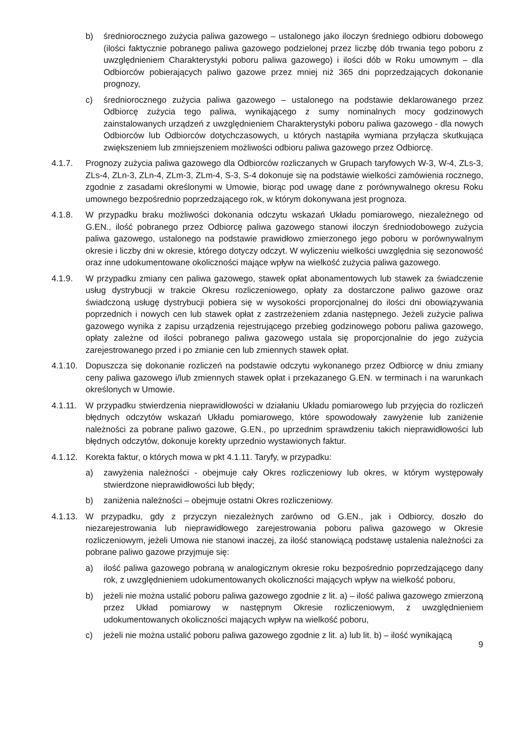b) średniorocznego zużycia paliwa gazowego – ustalonego jako iloczyn średniego odbioru dobowego (ilości faktycznie pobranego paliwa gazowego podzielonej przez liczbę dób trwania tego poboru z uwzględnieniem Charakterystyki poboru paliwa gazowego) i ilości dób w Roku umownym – dla Odbiorców pobierających paliwo gazowe przez mniej niż 365 dni poprzedzających dokonanie prognozy,
c) średniorocznego zużycia paliwa gazowego – ustalonego na podstawie deklarowanego przez Odbiorcę zużycia tego paliwa, wynikającego z sumy nominalnych mocy godzinowych zainstalowanych urządzeń z uwzględnieniem Charakterystyki poboru paliwa gazowego - dla nowych Odbiorców lub Odbiorców dotychczasowych, u których nastąpiła wymiana przyłącza skutkująca zwiększeniem lub zmniejszeniem możliwości odbioru paliwa gazowego przez Odbiorcę.
4.1.7. Prognozy zużycia paliwa gazowego dla Odbiorców rozliczanych w Grupach taryfowych W-3, W-4, ZLs-3, ZLs-4, ZLn-3, ZLn-4, ZLm-3, ZLm-4, S-3, S-4 dokonuje się na podstawie wielkości zamówienia rocznego, zgodnie z zasadami określonymi w Umowie, biorąc pod uwagę dane z porównywalnego okresu Roku umownego bezpośrednio poprzedzającego rok, w którym dokonywana jest prognoza.
4.1.8. W przypadku braku możliwości dokonania odczytu wskazań Układu pomiarowego, niezależnego od G.EN., ilość pobranego przez Odbiorcę paliwa gazowego stanowi iloczyn średniodobowego zużycia paliwa gazowego, ustalonego na podstawie prawidłowo zmierzonego jego poboru w porównywalnym okresie i liczby dni w okresie, którego dotyczy odczyt. W wyliczeniu wielkości uwzględnia się sezonowość oraz inne udokumentowane okoliczności mające wpływ na wielkość zużycia paliwa gazowego.
4.1.9. W przypadku zmiany cen paliwa gazowego, stawek opłat abonamentowych lub stawek za świadczenie usług dystrybucji w trakcie Okresu rozliczeniowego, opłaty za dostarczone paliwo gazowe oraz świadczoną usługę dystrybucji pobiera się w wysokości proporcjonalnej do ilości dni obowiązywania poprzednich i nowych cen lub stawek opłat z zastrzeżeniem zdania następnego. Jeżeli zużycie paliwa gazowego wynika z zapisu urządzenia rejestrującego przebieg godzinowego poboru paliwa gazowego, opłaty zależne od ilości pobranego paliwa gazowego ustala się proporcjonalnie do jego zużycia zarejestrowanego przed i po zmianie cen lub zmiennych stawek opłat.
4.1.10.
Dopuszcza się dokonanie rozliczeń na podstawie odczytu wykonanego przez Odbiorcę w dniu zmiany ceny paliwa gazowego i/lub zmiennych stawek opłat i przekazanego G.EN. w terminach i na warunkach określonych w Umowie.
4.1.11.
W przypadku stwierdzenia nieprawidłowości w działaniu Układu pomiarowego lub przyjęcia do rozliczeń błędnych odczytów wskazań Układu pomiarowego, które spowodowały zawyżenie lub zaniżenie należności za pobrane paliwo gazowe, G.EN., po uprzednim sprawdzeniu takich nieprawidłowości lub błędnych odczytów, dokonuje korekty uprzednio wystawionych faktur.
4.1.12.
Korekta faktur, o których mowa w pkt 4.1.11. Taryfy, w przypadku:
a) zawyżenia należności - obejmuje cały Okres rozliczeniowy lub okres, w którym występowały stwierdzone nieprawidłowości lub błędy;
b) zaniżenia należności – obejmuje ostatni Okres rozliczeniowy.
4.1.13.
W przypadku, gdy z przyczyn niezależnych zarówno od G.EN., jak i Odbiorcy, doszło do niezarejestrowania lub nieprawidłowego zarejestrowania poboru paliwa gazowego w Okresie rozliczeniowym, jeżeli Umowa nie stanowi inaczej, za ilość stanowiącą podstawę ustalenia należności za pobrane paliwo gazowe przyjmuje się:
a) ilość paliwa gazowego pobraną w analogicznym okresie roku bezpośrednio poprzedzającego dany rok, z uwzględnieniem udokumentowanych okoliczności mających wpływ na wielkość poboru,
b) jeżeli nie można ustalić poboru paliwa gazowego zgodnie z lit. a) – ilość paliwa gazowego zmierzoną przez Układ pomiarowy w następnym Okresie rozliczeniowym, z uwzględnieniem udokumentowanych okoliczności mających wpływ na wielkość poboru,
c) jeżeli nie można ustalić poboru paliwa gazowego zgodnie z lit. a) lub lit. b) – ilość wynikającą
9